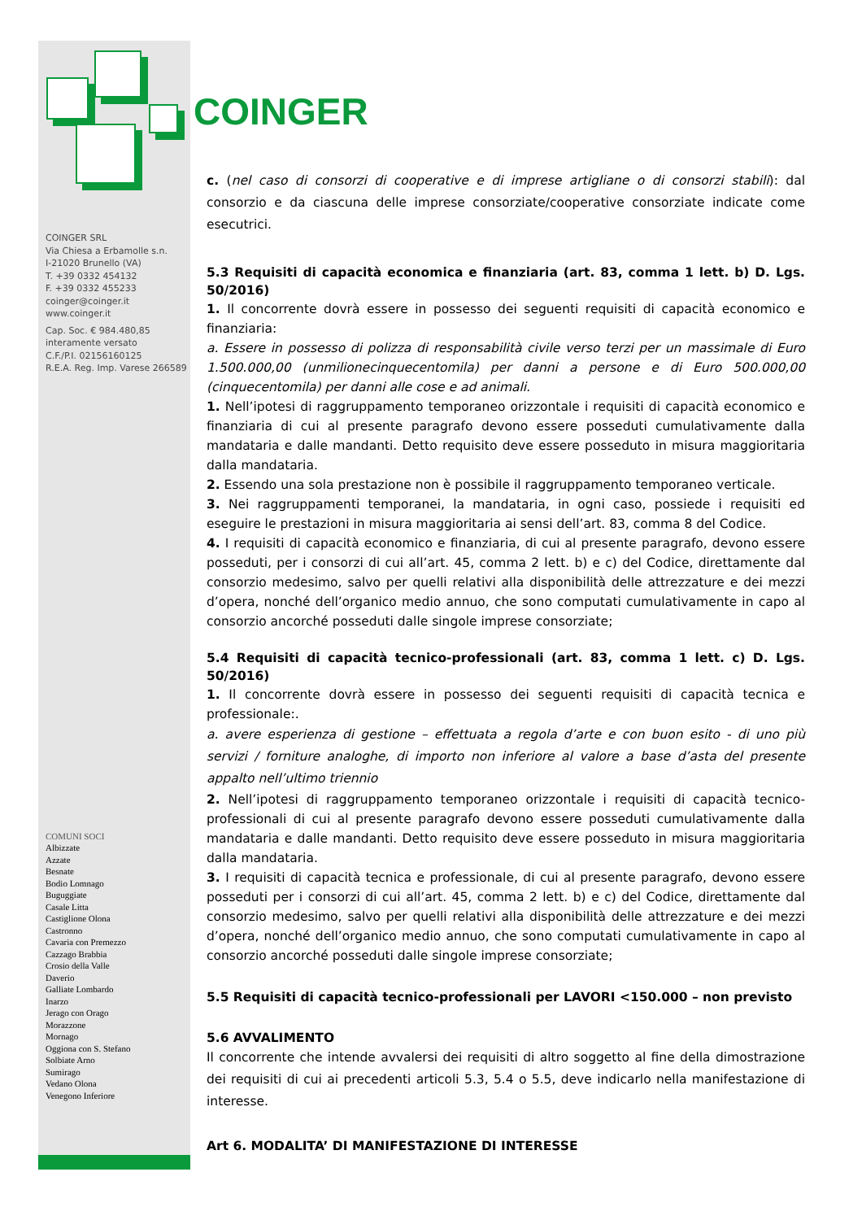COINGER SRL
Via Chiesa a Erbamolle s.n.
I-21020 Brunello (VA)
T. +39 0332 454132
F. +39 0332 455233
coinger@coinger.it
www.coinger.it
Cap. Soc. € 984.480,85
interamente versato
C.F./P.I. 02156160125
R.E.A. Reg. Imp. Varese 266589
COMUNI SOCI
Albizzate
Azzate
Besnate
Bodio Lomnago
Buguggiate
Casale Litta
Castiglione Olona
Castronno
Cavaria con Premezzo
Cazzago Brabbia
Crosio della Valle
Daverio
Galliate Lombardo
Inarzo
Jerago con Orago
Morazzone
Mornago
Oggiona con S. Stefano
Solbiate Arno
Sumirago
Vedano Olona
Venegono Inferiore
COINGER
c. (nel caso di consorzi di cooperative e di imprese artigliane o di consorzi stabili): dal consorzio e da ciascuna delle imprese consorziate/cooperative consorziate indicate come esecutrici.
5.3 Requisiti di capacità economica e finanziaria (art. 83, comma 1 lett. b) D. Lgs. 50/2016)
1. Il concorrente dovrà essere in possesso dei seguenti requisiti di capacità economico e finanziaria:
a. Essere in possesso di polizza di responsabilità civile verso terzi per un massimale di Euro 1.500.000,00 (unmilionecinquecentomila) per danni a persone e di Euro 500.000,00 (cinquecentomila) per danni alle cose e ad animali.
1. Nell’ipotesi di raggruppamento temporaneo orizzontale i requisiti di capacità economico e finanziaria di cui al presente paragrafo devono essere posseduti cumulativamente dalla mandataria e dalle mandanti. Detto requisito deve essere posseduto in misura maggioritaria dalla mandataria.
2. Essendo una sola prestazione non è possibile il raggruppamento temporaneo verticale.
3. Nei raggruppamenti temporanei, la mandataria, in ogni caso, possiede i requisiti ed eseguire le prestazioni in misura maggioritaria ai sensi dell’art. 83, comma 8 del Codice.
4. I requisiti di capacità economico e finanziaria, di cui al presente paragrafo, devono essere posseduti, per i consorzi di cui all’art. 45, comma 2 lett. b) e c) del Codice, direttamente dal consorzio medesimo, salvo per quelli relativi alla disponibilità delle attrezzature e dei mezzi d’opera, nonché dell’organico medio annuo, che sono computati cumulativamente in capo al consorzio ancorché posseduti dalle singole imprese consorziate;
5.4 Requisiti di capacità tecnico-professionali (art. 83, comma 1 lett. c) D. Lgs. 50/2016)
1. Il concorrente dovrà essere in possesso dei seguenti requisiti di capacità tecnica e professionale:.
a. avere esperienza di gestione – effettuata a regola d’arte e con buon esito - di uno più servizi / forniture analoghe, di importo non inferiore al valore a base d’asta del presente appalto nell’ultimo triennio
2. Nell’ipotesi di raggruppamento temporaneo orizzontale i requisiti di capacità tecnico-professionali di cui al presente paragrafo devono essere posseduti cumulativamente dalla mandataria e dalle mandanti. Detto requisito deve essere posseduto in misura maggioritaria dalla mandataria.
3. I requisiti di capacità tecnica e professionale, di cui al presente paragrafo, devono essere posseduti per i consorzi di cui all’art. 45, comma 2 lett. b) e c) del Codice, direttamente dal consorzio medesimo, salvo per quelli relativi alla disponibilità delle attrezzature e dei mezzi d’opera, nonché dell’organico medio annuo, che sono computati cumulativamente in capo al consorzio ancorché posseduti dalle singole imprese consorziate;
5.5 Requisiti di capacità tecnico-professionali per LAVORI <150.000 – non previsto
5.6 AVVALIMENTO
Il concorrente che intende avvalersi dei requisiti di altro soggetto al fine della dimostrazione dei requisiti di cui ai precedenti articoli 5.3, 5.4 o 5.5, deve indicarlo nella manifestazione di interesse.
Art 6. MODALITA’ DI MANIFESTAZIONE DI INTERESSE